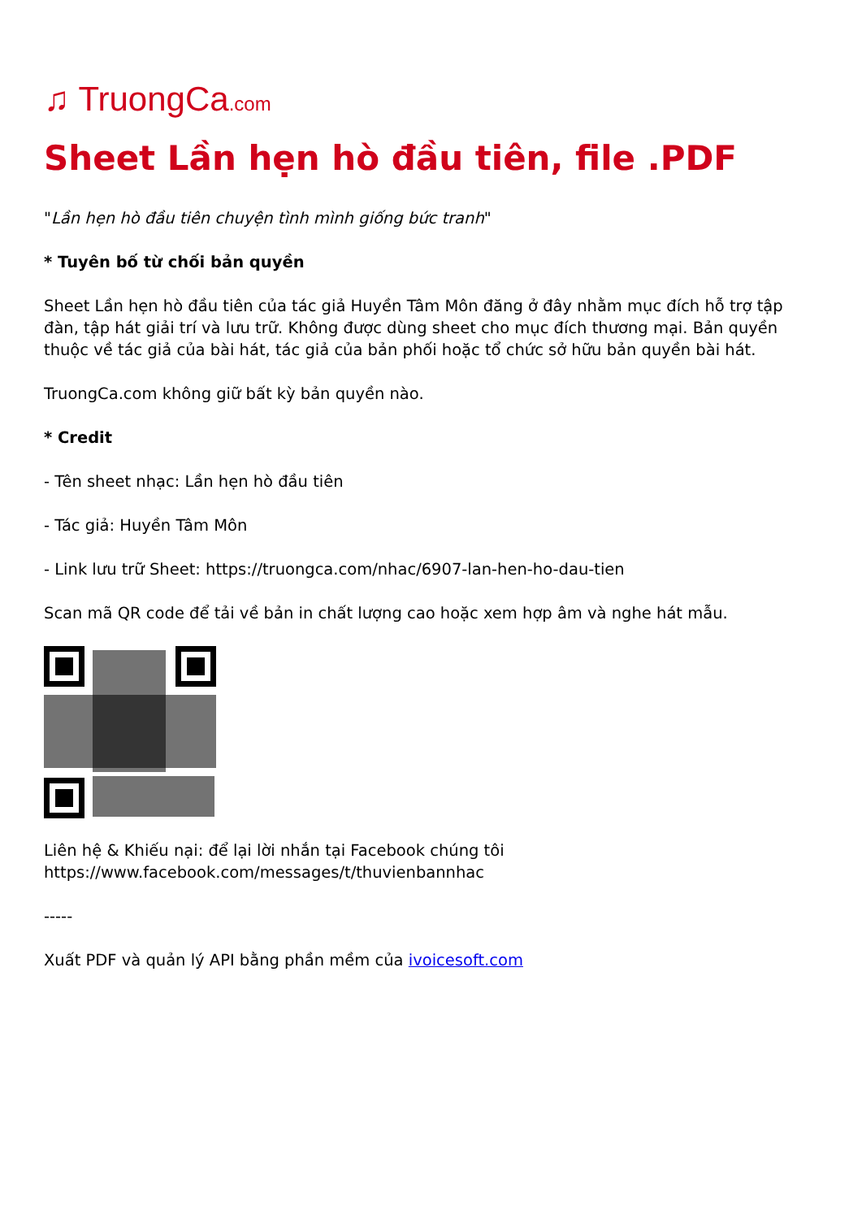♫ TruongCa.com
Sheet Lần hẹn hò đầu tiên, file .PDF
"Lần hẹn hò đầu tiên chuyện tình mình giống bức tranh"
* Tuyên bố từ chối bản quyền
Sheet Lần hẹn hò đầu tiên của tác giả Huyền Tâm Môn đăng ở đây nhằm mục đích hỗ trợ tập đàn, tập hát giải trí và lưu trữ. Không được dùng sheet cho mục đích thương mại. Bản quyền thuộc về tác giả của bài hát, tác giả của bản phối hoặc tổ chức sở hữu bản quyền bài hát.
TruongCa.com không giữ bất kỳ bản quyền nào.
* Credit
- Tên sheet nhạc: Lần hẹn hò đầu tiên
- Tác giả: Huyền Tâm Môn
- Link lưu trữ Sheet: https://truongca.com/nhac/6907-lan-hen-ho-dau-tien
Scan mã QR code để tải về bản in chất lượng cao hoặc xem hợp âm và nghe hát mẫu.
Liên hệ & Khiếu nại: để lại lời nhắn tại Facebook chúng tôi https://www.facebook.com/messages/t/thuvienbannhac
-----
Xuất PDF và quản lý API bằng phần mềm của ivoicesoft.com